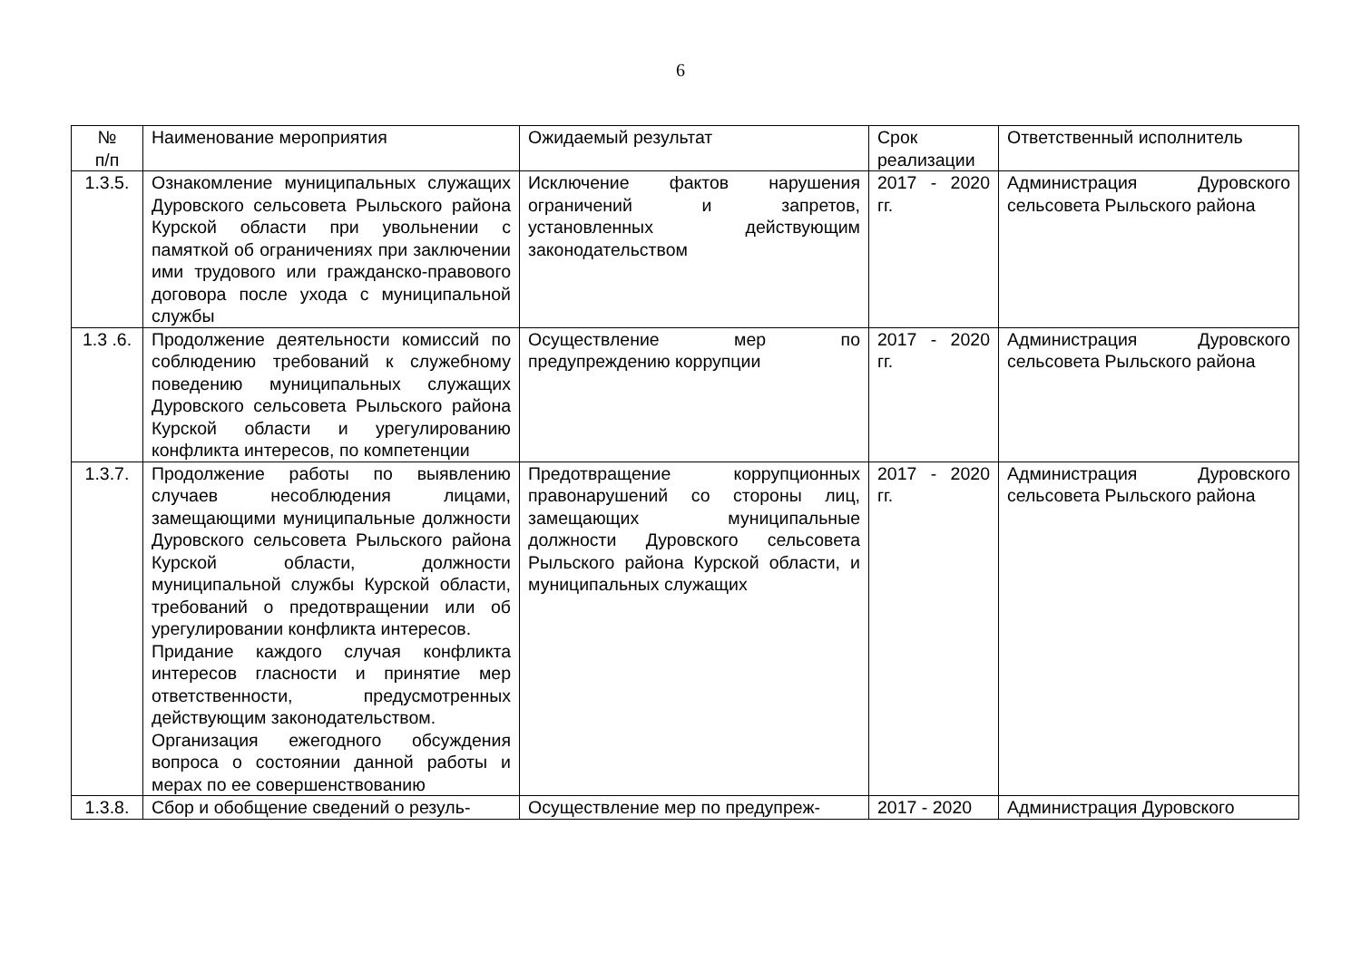6
| № п/п | Наименование мероприятия | Ожидаемый результат | Срок реализации | Ответственный исполнитель |
| 1.3.5. | Ознакомление муниципальных служащих Дуровского сельсовета Рыльского района Курской области при увольнении с памяткой об ограничениях при заключении ими трудового или гражданско-правового договора после ухода с муниципальной службы | Исключение фактов нарушения ограничений и запретов, установленных действующим законодательством | 2017 - 2020 гг. | Администрация Дуровского сельсовета Рыльского района |
| 1.3 .6. | Продолжение деятельности комиссий по соблюдению требований к служебному поведению муниципальных служащих Дуровского сельсовета Рыльского района Курской области и урегулированию конфликта интересов, по компетенции | Осуществление мер по предупреждению коррупции | 2017 - 2020 гг. | Администрация Дуровского сельсовета Рыльского района |
| 1.3.7. | Продолжение работы по выявлению случаев несоблюдения лицами, замещающими муниципальные должности Дуровского сельсовета Рыльского района Курской области, должности муниципальной службы Курской области, требований о предотвращении или об урегулировании конфликта интересов. Придание каждого случая конфликта интересов гласности и принятие мер ответственности, предусмотренных действующим законодательством. Организация ежегодного обсуждения вопроса о состоянии данной работы и мерах по ее совершенствованию | Предотвращение коррупционных правонарушений со стороны лиц, замещающих муниципальные должности Дуровского сельсовета Рыльского района Курской области, и муниципальных служащих | 2017 - 2020 гг. | Администрация Дуровского сельсовета Рыльского района |
| 1.3.8. | Сбор и обобщение сведений о резуль- | Осуществление мер по предупреж- | 2017 - 2020 | Администрация Дуровского |